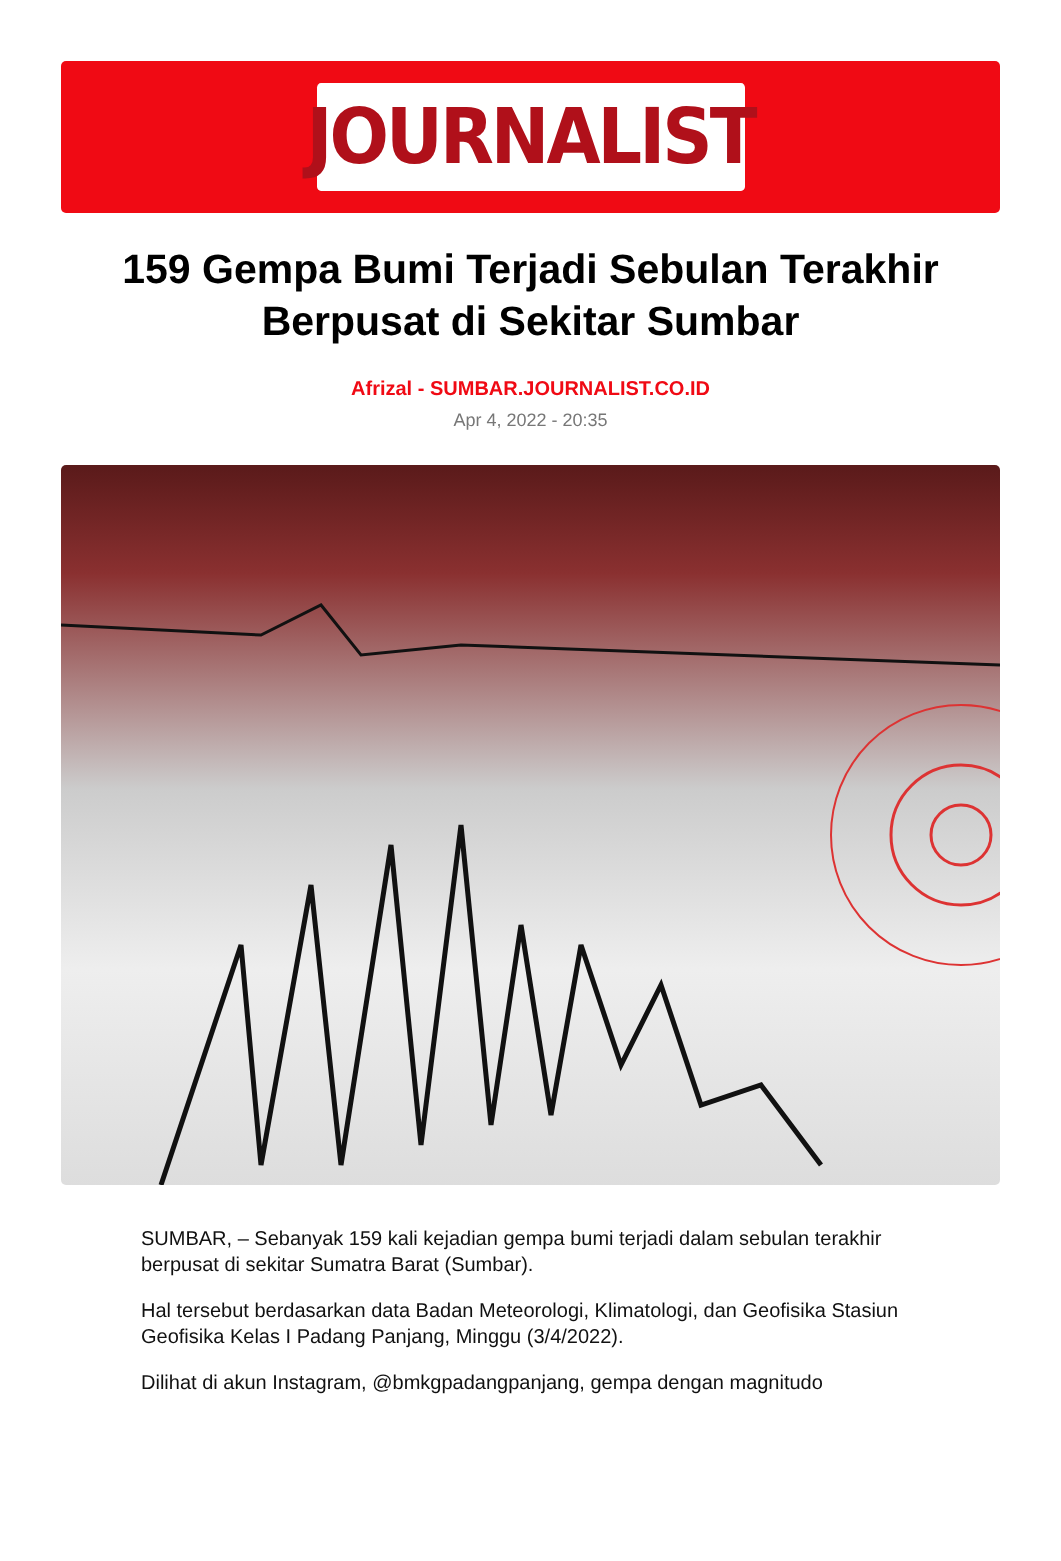JOURNALIST
159 Gempa Bumi Terjadi Sebulan Terakhir Berpusat di Sekitar Sumbar
Afrizal - SUMBAR.JOURNALIST.CO.ID
Apr 4, 2022 - 20:35
SUMBAR, – Sebanyak 159 kali kejadian gempa bumi terjadi dalam sebulan terakhir berpusat di sekitar Sumatra Barat (Sumbar).
Hal tersebut berdasarkan data Badan Meteorologi, Klimatologi, dan Geofisika Stasiun Geofisika Kelas I Padang Panjang, Minggu (3/4/2022).
Dilihat di akun Instagram, @bmkgpadangpanjang, gempa dengan magnitudo